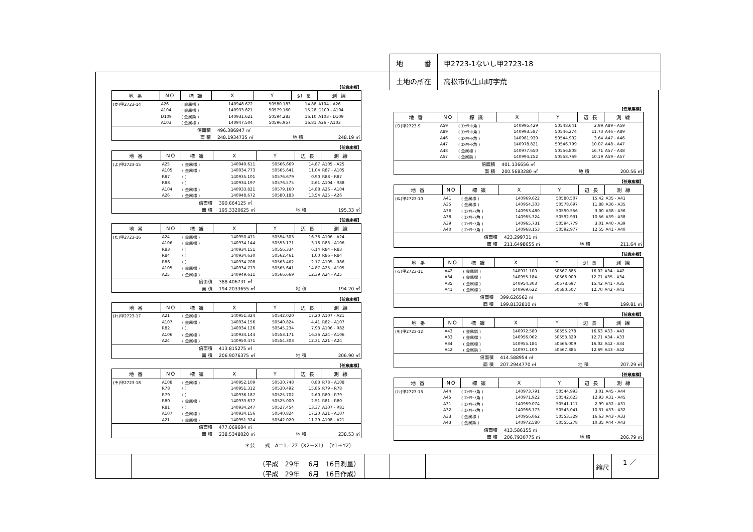| 地 番 | 甲2723-1ないし甲2723-18 |
| 土地の所在 | 高松市仏生山町字荒 |
【任意座標】
| 地 番 | NO | 標 識 | X | Y | 辺 長 | 測 線 |
| --- | --- | --- | --- | --- | --- | --- |
| (か)甲2723-14 | A26 | ( 金属標 ) | 140948.672 | 50580.183 | 14.88 | A104 - A26 |
| | A104 | ( 金属標 ) | 140933.821 | 50579.160 | 15.28 | D109 - A104 |
| | D109 | ( 金属鋲 ) | 140931.621 | 50594.283 | 16.10 | A103 - D109 |
| | A103 | ( 金属標 ) | 140947.504 | 50596.957 | 16.81 | A26 - A103 |
| 倍面積 | | | 496.386947 ㎡ | | | |
| 面 積 | | | 248.1934735 ㎡ | | 地 積 | 248.19 ㎡ |
【任意座標】
| 地 番 | NO | 標 識 | X | Y | 辺 長 | 測 線 |
| --- | --- | --- | --- | --- | --- | --- |
| (よ)甲2723-15 | A25 | ( 金属標 ) | 140949.611 | 50566.669 | 14.87 | A105 - A25 |
| | A105 | ( 金属標 ) | 140934.773 | 50565.641 | 11.04 | R87 - A105 |
| | R87 | ( ) | 140935.101 | 50576.679 | 0.90 | R88 - R87 |
| | R88 | ( ) | 140934.197 | 50576.575 | 2.61 | A104 - R88 |
| | A104 | ( 金属標 ) | 140933.821 | 50579.160 | 14.88 | A26 - A104 |
| | A26 | ( 金属標 ) | 140948.672 | 50580.183 | 13.54 | A25 - A26 |
| 倍面積 | | | 390.664125 ㎡ | | | |
| 面 積 | | | 195.3320625 ㎡ | | 地 積 | 195.33 ㎡ |
【任意座標】
| 地 番 | NO | 標 識 | X | Y | 辺 長 | 測 線 |
| --- | --- | --- | --- | --- | --- | --- |
| (た)甲2723-16 | A24 | ( 金属標 ) | 140950.471 | 50554.303 | 16.36 | A106 - A24 |
| | A106 | ( 金属標 ) | 140934.144 | 50553.171 | 3.16 | R83 - A106 |
| | R83 | ( ) | 140934.151 | 50556.334 | 6.14 | R84 - R83 |
| | R84 | ( ) | 140934.630 | 50562.461 | 1.00 | R86 - R84 |
| | R86 | ( ) | 140934.708 | 50563.462 | 2.17 | A105 - R86 |
| | A105 | ( 金属標 ) | 140934.773 | 50565.641 | 14.87 | A25 - A105 |
| | A25 | ( 金属標 ) | 140949.611 | 50566.669 | 12.39 | A24 - A25 |
| 倍面積 | | | 388.406731 ㎡ | | | |
| 面 積 | | | 194.2033655 ㎡ | | 地 積 | 194.20 ㎡ |
【任意座標】
| 地 番 | NO | 標 識 | X | Y | 辺 長 | 測 線 |
| --- | --- | --- | --- | --- | --- | --- |
| (れ)甲2723-17 | A21 | ( 金属標 ) | 140951.324 | 50542.020 | 17.20 | A107 - A21 |
| | A107 | ( 金属標 ) | 140934.156 | 50540.824 | 4.41 | R82 - A107 |
| | R82 | ( ) | 140934.126 | 50545.234 | 7.93 | A106 - R82 |
| | A106 | ( 金属標 ) | 140934.144 | 50553.171 | 16.36 | A24 - A106 |
| | A24 | ( 金属標 ) | 140950.471 | 50554.303 | 12.31 | A21 - A24 |
| 倍面積 | | | 413.815275 ㎡ | | | |
| 面 積 | | | 206.9076375 ㎡ | | 地 積 | 206.90 ㎡ |
【任意座標】
| 地 番 | NO | 標 識 | X | Y | 辺 長 | 測 線 |
| --- | --- | --- | --- | --- | --- | --- |
| (そ)甲2723-18 | A108 | ( 金属標 ) | 140952.109 | 50530.748 | 0.83 | R78 - A108 |
| | R78 | ( ) | 140951.312 | 50530.492 | 15.86 | R79 - R78 |
| | R79 | ( ) | 140936.187 | 50525.702 | 2.60 | R80 - R79 |
| | R80 | ( 金属標 ) | 140933.677 | 50525.000 | 2.51 | R81 - R80 |
| | R81 | ( ) | 140934.247 | 50527.454 | 13.37 | A107 - R81 |
| | A107 | ( 金属標 ) | 140934.156 | 50540.824 | 17.20 | A21 - A107 |
| | A21 | ( 金属標 ) | 140951.324 | 50542.020 | 11.29 | A108 - A21 |
| 倍面積 | | | 477.069604 ㎡ | | | |
| 面 積 | | | 238.5348020 ㎡ | | 地 積 | 238.53 ㎡ |
＊公　　式　A＝1／2Σ（X2－X1）（Y1＋Y2）
【任意座標】
| 地 番 | NO | 標 識 | X | Y | 辺 長 | 測 線 |
| --- | --- | --- | --- | --- | --- | --- |
| (り)甲2723-9 | A59 | ( ｺﾝｸﾘｰﾄ角 ) | 140995.429 | 50548.641 | 2.99 | A89 - A59 |
| | A89 | ( ｺﾝｸﾘｰﾄ角 ) | 140993.587 | 50546.274 | 11.73 | A46 - A89 |
| | A46 | ( ｺﾝｸﾘｰﾄ角 ) | 140981.930 | 50544.902 | 3.64 | A47 - A46 |
| | A47 | ( ｺﾝｸﾘｰﾄ角 ) | 140978.821 | 50546.799 | 10.07 | A48 - A47 |
| | A48 | ( 金属標 ) | 140977.650 | 50556.808 | 16.71 | A57 - A48 |
| | A57 | ( 金属鋲 ) | 140994.252 | 50558.769 | 10.19 | A59 - A57 |
| 倍面積 | | | 401.136656 ㎡ | | | |
| 面 積 | | | 200.5683280 ㎡ | | 地 積 | 200.56 ㎡ |
【任意座標】
| 地 番 | NO | 標 識 | X | Y | 辺 長 | 測 線 |
| --- | --- | --- | --- | --- | --- | --- |
| (ぬ)甲2723-10 | A41 | ( 金属標 ) | 140969.622 | 50580.507 | 15.42 | A35 - A41 |
| | A35 | ( 金属標 ) | 140954.303 | 50578.697 | 11.88 | A36 - A35 |
| | A36 | ( ｺﾝｸﾘｰﾄ角 ) | 140953.480 | 50590.556 | 3.00 | A38 - A36 |
| | A38 | ( ｺﾝｸﾘｰﾄ角 ) | 140955.324 | 50592.931 | 10.56 | A39 - A38 |
| | A39 | ( ｺﾝｸﾘｰﾄ角 ) | 140965.731 | 50594.779 | 3.01 | A40 - A39 |
| | A40 | ( ｺﾝｸﾘｰﾄ角 ) | 140968.153 | 50592.977 | 12.55 | A41 - A40 |
| 倍面積 | | | 423.299731 ㎡ | | | |
| 面 積 | | | 211.6498655 ㎡ | | 地 積 | 211.64 ㎡ |
【任意座標】
| 地 番 | NO | 標 識 | X | Y | 辺 長 | 測 線 |
| --- | --- | --- | --- | --- | --- | --- |
| (る)甲2723-11 | A42 | ( 金属鋲 ) | 140971.100 | 50567.885 | 16.02 | A34 - A42 |
| | A34 | ( 金属標 ) | 140955.184 | 50566.009 | 12.71 | A35 - A34 |
| | A35 | ( 金属標 ) | 140954.303 | 50578.697 | 15.42 | A41 - A35 |
| | A41 | ( 金属標 ) | 140969.622 | 50580.507 | 12.70 | A42 - A41 |
| 倍面積 | | | 399.626562 ㎡ | | | |
| 面 積 | | | 199.8132810 ㎡ | | 地 積 | 199.81 ㎡ |
【任意座標】
| 地 番 | NO | 標 識 | X | Y | 辺 長 | 測 線 |
| --- | --- | --- | --- | --- | --- | --- |
| (を)甲2723-12 | A43 | ( 金属鋲 ) | 140972.580 | 50555.278 | 16.63 | A33 - A43 |
| | A33 | ( 金属標 ) | 140956.062 | 50553.329 | 12.71 | A34 - A33 |
| | A34 | ( 金属標 ) | 140955.184 | 50566.009 | 16.02 | A42 - A34 |
| | A42 | ( 金属鋲 ) | 140971.100 | 50567.885 | 12.69 | A43 - A42 |
| 倍面積 | | | 414.588954 ㎡ | | | |
| 面 積 | | | 207.2944770 ㎡ | | 地 積 | 207.29 ㎡ |
【任意座標】
| 地 番 | NO | 標 識 | X | Y | 辺 長 | 測 線 |
| --- | --- | --- | --- | --- | --- | --- |
| (わ)甲2723-13 | A44 | ( ｺﾝｸﾘｰﾄ角 ) | 140973.791 | 50544.993 | 3.01 | A45 - A44 |
| | A45 | ( ｺﾝｸﾘｰﾄ角 ) | 140971.922 | 50542.623 | 12.93 | A31 - A45 |
| | A31 | ( ｺﾝｸﾘｰﾄ角 ) | 140959.074 | 50541.117 | 2.99 | A32 - A31 |
| | A32 | ( ｺﾝｸﾘｰﾄ角 ) | 140956.773 | 50543.041 | 10.31 | A33 - A32 |
| | A33 | ( 金属標 ) | 140956.062 | 50553.329 | 16.63 | A43 - A33 |
| | A43 | ( 金属鋲 ) | 140972.580 | 50555.278 | 10.35 | A44 - A43 |
| 倍面積 | | | 413.586155 ㎡ | | | |
| 面 積 | | | 206.7930775 ㎡ | | 地 積 | 206.79 ㎡ |
（平成　29年　 6月　16日測量）
（平成　29年　 6月　16日作成）
縮尺
1 ／